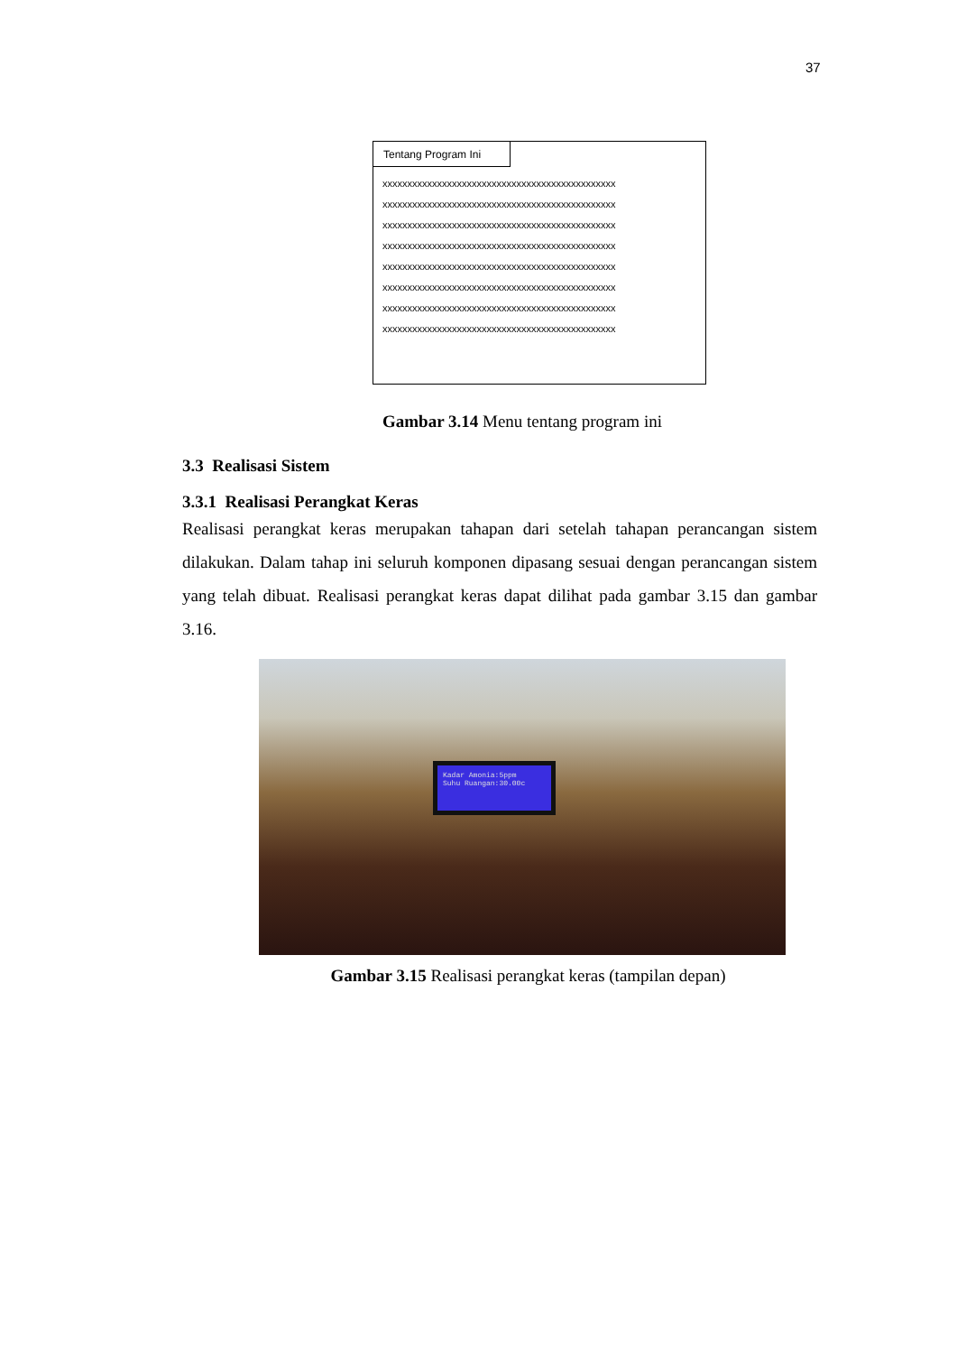37
Tentang Program Ini
xxxxxxxxxxxxxxxxxxxxxxxxxxxxxxxxxxxxxxxxxxxxxxx
xxxxxxxxxxxxxxxxxxxxxxxxxxxxxxxxxxxxxxxxxxxxxxx
xxxxxxxxxxxxxxxxxxxxxxxxxxxxxxxxxxxxxxxxxxxxxxx
xxxxxxxxxxxxxxxxxxxxxxxxxxxxxxxxxxxxxxxxxxxxxxx
xxxxxxxxxxxxxxxxxxxxxxxxxxxxxxxxxxxxxxxxxxxxxxx
xxxxxxxxxxxxxxxxxxxxxxxxxxxxxxxxxxxxxxxxxxxxxxx
xxxxxxxxxxxxxxxxxxxxxxxxxxxxxxxxxxxxxxxxxxxxxxx
xxxxxxxxxxxxxxxxxxxxxxxxxxxxxxxxxxxxxxxxxxxxxxx
Gambar 3.14 Menu tentang program ini
3.3 Realisasi Sistem
3.3.1 Realisasi Perangkat Keras
Realisasi perangkat keras merupakan tahapan dari setelah tahapan perancangan sistem dilakukan. Dalam tahap ini seluruh komponen dipasang sesuai dengan perancangan sistem yang telah dibuat. Realisasi perangkat keras dapat dilihat pada gambar 3.15 dan gambar 3.16.
Kadar Amonia:5ppm
Suhu Ruangan:30.00c
Gambar 3.15 Realisasi perangkat keras (tampilan depan)